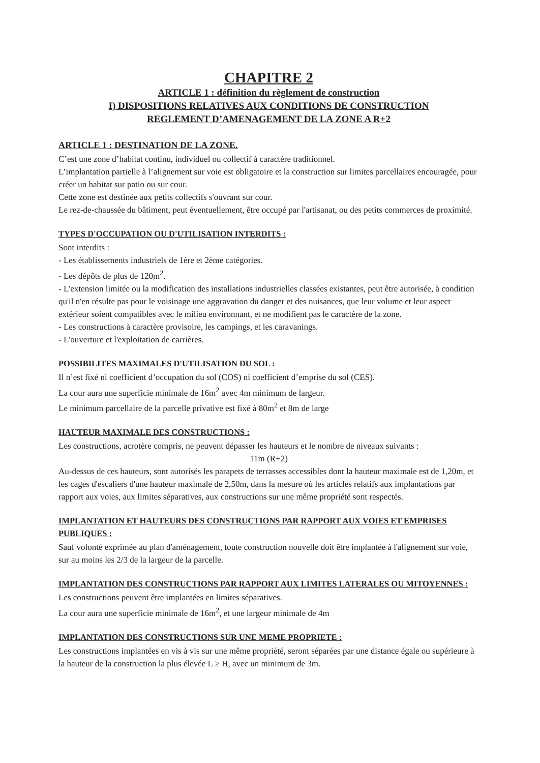CHAPITRE 2
ARTICLE 1 : définition du règlement de construction
I) DISPOSITIONS RELATIVES AUX CONDITIONS DE CONSTRUCTION
REGLEMENT D’AMENAGEMENT DE LA ZONE A R+2
ARTICLE 1 : DESTINATION DE LA ZONE.
C’est une zone d’habitat continu, individuel ou collectif à caractère traditionnel.
L’implantation partielle à l’alignement sur voie est obligatoire et la construction sur limites parcellaires encouragée, pour créer un habitat sur patio ou sur cour.
Cette zone est destinée aux petits collectifs s'ouvrant sur cour.
Le rez-de-chaussée du bâtiment, peut éventuellement, être occupé par l'artisanat, ou des petits commerces de proximité.
TYPES D'OCCUPATION OU D'UTILISATION INTERDITS :
Sont interdits :
- Les établissements industriels de 1ère et 2ème catégories.
- Les dépôts de plus de 120m<sup>2</sup>.
- L'extension limitée ou la modification des installations industrielles classées existantes, peut être autorisée, à condition qu'il n'en résulte pas pour le voisinage une aggravation du danger et des nuisances, que leur volume et leur aspect extérieur soient compatibles avec le milieu environnant, et ne modifient pas le caractère de la zone.
- Les constructions à caractère provisoire, les campings, et les caravanings.
- L'ouverture et l'exploitation de carrières.
POSSIBILITES MAXIMALES D'UTILISATION DU SOL :
Il n’est fixé ni coefficient d’occupation du sol (COS) ni coefficient d’emprise du sol (CES).
La cour aura une superficie minimale de 16m<sup>2</sup> avec 4m minimum de largeur.
Le minimum parcellaire de la parcelle privative est fixé à 80m<sup>2</sup> et 8m de large
HAUTEUR MAXIMALE DES CONSTRUCTIONS :
Les constructions, acrotère compris, ne peuvent dépasser les hauteurs et le nombre de niveaux suivants :
11m (R+2)
Au-dessus de ces hauteurs, sont autorisés les parapets de terrasses accessibles dont la hauteur maximale est de 1,20m, et les cages d'escaliers d'une hauteur maximale de 2,50m, dans la mesure où les articles relatifs aux implantations par rapport aux voies, aux limites séparatives, aux constructions sur une même propriété sont respectés.
IMPLANTATION ET HAUTEURS DES CONSTRUCTIONS PAR RAPPORT AUX VOIES ET EMPRISES PUBLIQUES :
Sauf volonté exprimée au plan d'aménagement, toute construction nouvelle doit être implantée à l'alignement sur voie, sur au moins les 2/3 de la largeur de la parcelle.
IMPLANTATION DES CONSTRUCTIONS PAR RAPPORT AUX LIMITES LATERALES OU MITOYENNES :
Les constructions peuvent être implantées en limites séparatives.
La cour aura une superficie minimale de 16m<sup>2</sup>, et une largeur minimale de 4m
IMPLANTATION DES CONSTRUCTIONS SUR UNE MEME PROPRIETE :
Les constructions implantées en vis à vis sur une même propriété, seront séparées par une distance égale ou supérieure à la hauteur de la construction la plus élevée L ≥ H, avec un minimum de 3m.